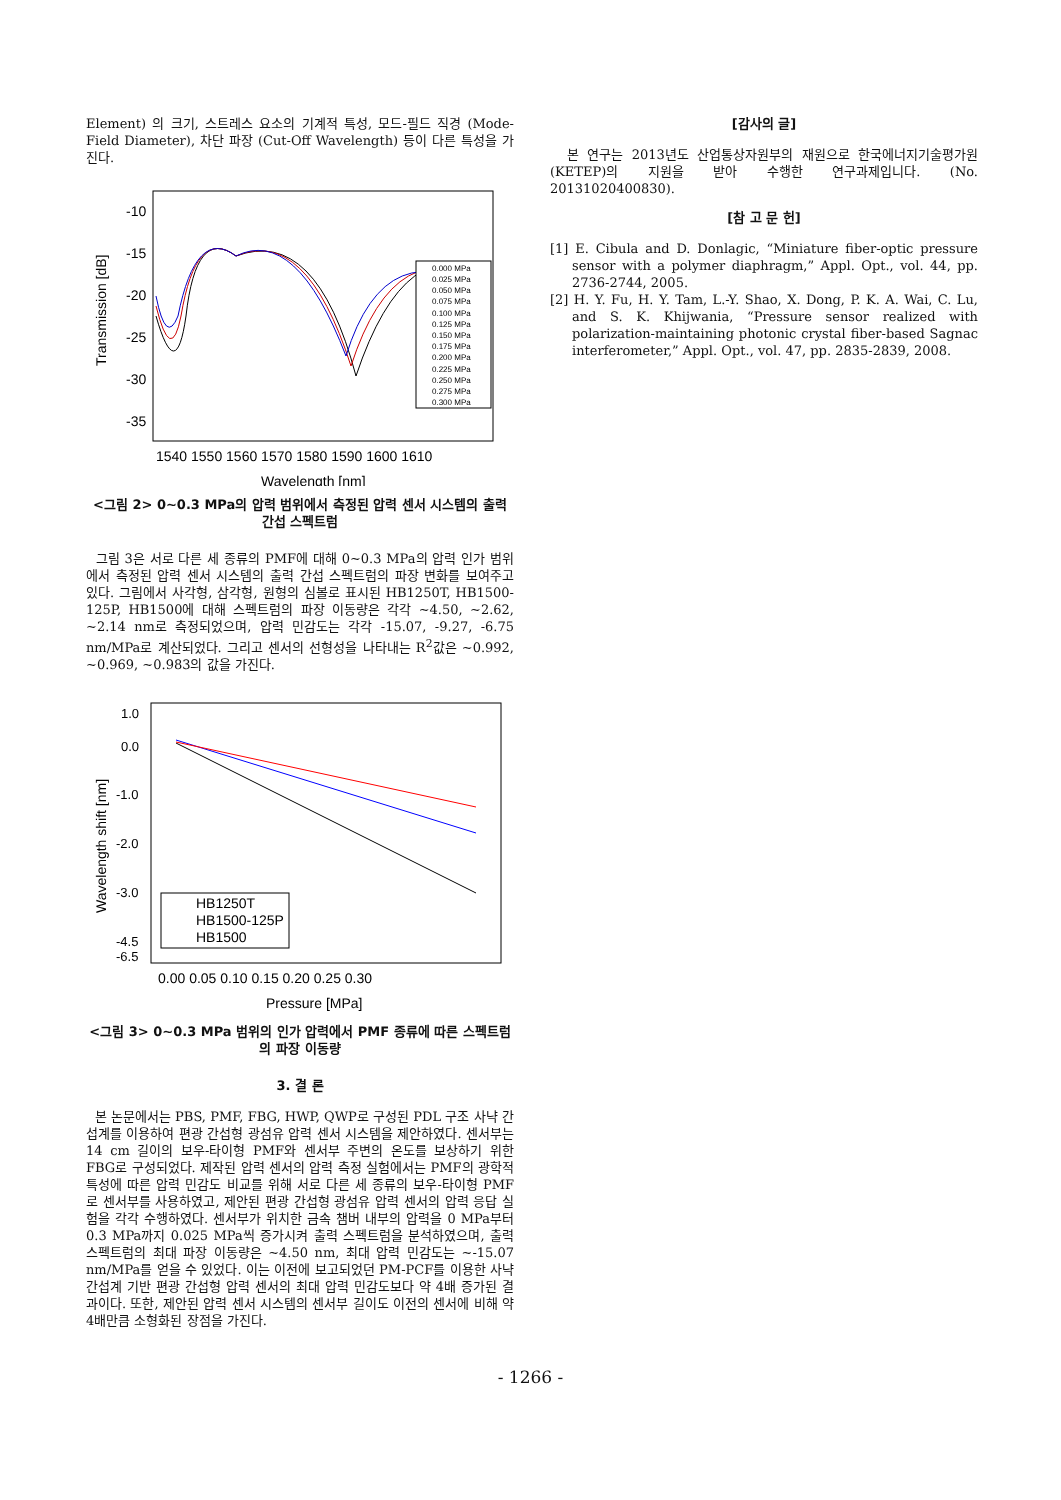Element) 의 크기, 스트레스 요소의 기계적 특성, 모드-필드 직경 (Mode-Field Diameter), 차단 파장 (Cut-Off Wavelength) 등이 다른 특성을 가진다.
-10
-15
-20
-25
-30
-35
Transmission [dB]
1540 1550 1560 1570 1580 1590 1600 1610
Wavelength [nm]
0.000 MPa
0.025 MPa
0.050 MPa
0.075 MPa
0.100 MPa
0.125 MPa
0.150 MPa
0.175 MPa
0.200 MPa
0.225 MPa
0.250 MPa
0.275 MPa
0.300 MPa
<그림 2> 0~0.3 MPa의 압력 범위에서 측정된 압력 센서 시스템의 출력 간섭 스펙트럼
그림 3은 서로 다른 세 종류의 PMF에 대해 0~0.3 MPa의 압력 인가 범위에서 측정된 압력 센서 시스템의 출력 간섭 스펙트럼의 파장 변화를 보여주고 있다. 그림에서 사각형, 삼각형, 원형의 심볼로 표시된 HB1250T, HB1500-125P, HB1500에 대해 스펙트럼의 파장 이동량은 각각 ~4.50, ~2.62, ~2.14 nm로 측정되었으며, 압력 민감도는 각각 -15.07, -9.27, -6.75 nm/MPa로 계산되었다. 그리고 센서의 선형성을 나타내는 R<sup>2</sup>값은 ~0.992, ~0.969, ~0.983의 값을 가진다.
1.0
0.0
-1.0
-2.0
-3.0
-4.5
-6.5
Wavelength shift [nm]
0.00 0.05 0.10 0.15 0.20 0.25 0.30
Pressure [MPa]
HB1250T
HB1500-125P
HB1500
<그림 3> 0~0.3 MPa 범위의 인가 압력에서 PMF 종류에 따른 스펙트럼의 파장 이동량
3. 결 론
본 논문에서는 PBS, PMF, FBG, HWP, QWP로 구성된 PDL 구조 사냑 간섭계를 이용하여 편광 간섭형 광섬유 압력 센서 시스템을 제안하였다. 센서부는 14 cm 길이의 보우-타이형 PMF와 센서부 주변의 온도를 보상하기 위한 FBG로 구성되었다. 제작된 압력 센서의 압력 측정 실험에서는 PMF의 광학적 특성에 따른 압력 민감도 비교를 위해 서로 다른 세 종류의 보우-타이형 PMF로 센서부를 사용하였고, 제안된 편광 간섭형 광섬유 압력 센서의 압력 응답 실험을 각각 수행하였다. 센서부가 위치한 금속 챔버 내부의 압력을 0 MPa부터 0.3 MPa까지 0.025 MPa씩 증가시켜 출력 스펙트럼을 분석하였으며, 출력 스펙트럼의 최대 파장 이동량은 ~4.50 nm, 최대 압력 민감도는 ~-15.07 nm/MPa를 얻을 수 있었다. 이는 이전에 보고되었던 PM-PCF를 이용한 사냑 간섭계 기반 편광 간섭형 압력 센서의 최대 압력 민감도보다 약 4배 증가된 결과이다. 또한, 제안된 압력 센서 시스템의 센서부 길이도 이전의 센서에 비해 약 4배만큼 소형화된 장점을 가진다.
[감사의 글]
본 연구는 2013년도 산업통상자원부의 재원으로 한국에너지기술평가원(KETEP)의 지원을 받아 수행한 연구과제입니다. (No. 20131020400830).
[참 고 문 헌]
[1] E. Cibula and D. Donlagic, “Miniature fiber-optic pressure sensor with a polymer diaphragm,” Appl. Opt., vol. 44, pp. 2736-2744, 2005.
[2] H. Y. Fu, H. Y. Tam, L.-Y. Shao, X. Dong, P. K. A. Wai, C. Lu, and S. K. Khijwania, “Pressure sensor realized with polarization-maintaining photonic crystal fiber-based Sagnac interferometer,” Appl. Opt., vol. 47, pp. 2835-2839, 2008.
- 1266 -